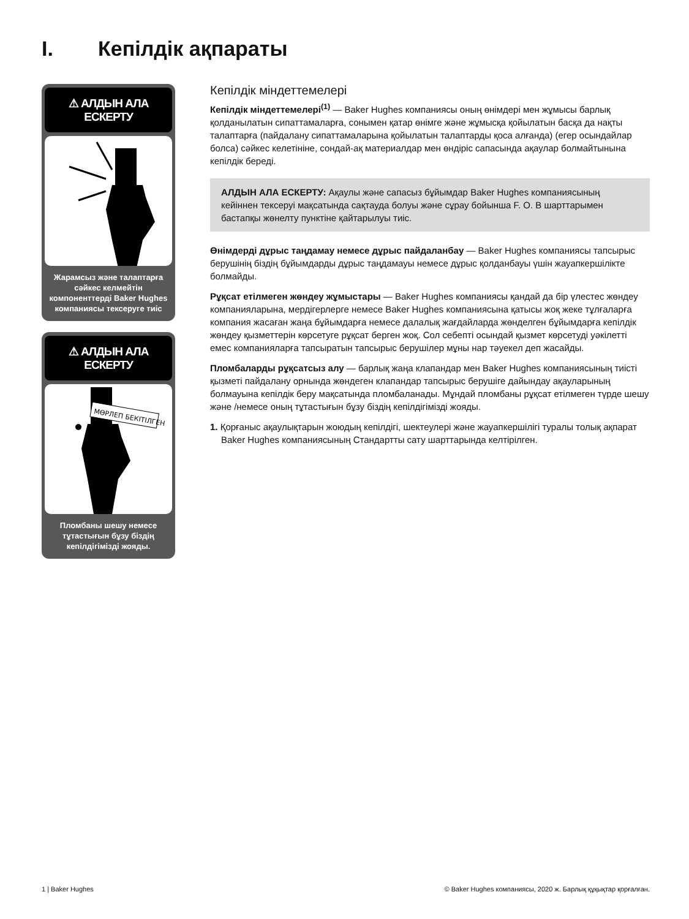I. Кепілдік ақпараты
⚠ АЛДЫН АЛА ЕСКЕРТУ
Жарамсыз және талаптарға сәйкес келмейтін компоненттерді Baker Hughes компаниясы тексеруге тиіс
⚠ АЛДЫН АЛА ЕСКЕРТУ
МӨРЛЕП БЕКІТІЛГЕН
Пломбаны шешу немесе тұтастығын бұзу біздің кепілдігімізді жояды.
Кепілдік міндеттемелері
Кепілдік міндеттемелері<sup>(1)</sup> — Baker Hughes компаниясы оның өнімдері мен жұмысы барлық қолданылатын сипаттамаларға, сонымен қатар өнімге және жұмысқа қойылатын басқа да нақты талаптарға (пайдалану сипаттамаларына қойылатын талаптарды қоса алғанда) (егер осындайлар болса) сәйкес келетініне, сондай-ақ материалдар мен өндіріс сапасында ақаулар болмайтынына кепілдік береді.
АЛДЫН АЛА ЕСКЕРТУ: Ақаулы және сапасыз бұйымдар Baker Hughes компаниясының кейіннен тексеруі мақсатында сақтауда болуы және сұрау бойынша F. O. B шарттарымен бастапқы жөнелту пунктіне қайтарылуы тиіс.
Өнімдерді дұрыс таңдамау немесе дұрыс пайдаланбау — Baker Hughes компаниясы тапсырыс берушінің біздің бұйымдарды дұрыс таңдамауы немесе дұрыс қолданбауы үшін жауапкершілікте болмайды.
Рұқсат етілмеген жөндеу жұмыстары — Baker Hughes компаниясы қандай да бір үлестес жөндеу компанияларына, мердігерлерге немесе Baker Hughes компаниясына қатысы жоқ жеке тұлғаларға компания жасаған жаңа бұйымдарға немесе далалық жағдайларда жөнделген бұйымдарға кепілдік жөндеу қызметтерін көрсетуге рұқсат берген жоқ. Сол себепті осындай қызмет көрсетуді уәкілетті емес компанияларға тапсыратын тапсырыс берушілер мұны нар тәуекел деп жасайды.
Пломбаларды рұқсатсыз алу — барлық жаңа клапандар мен Baker Hughes компаниясының тиісті қызметі пайдалану орнында жөндеген клапандар тапсырыс берушіге дайындау ақауларының болмауына кепілдік беру мақсатында пломбаланады. Мұндай пломбаны рұқсат етілмеген түрде шешу және /немесе оның тұтастығын бұзу біздің кепілдігімізді жояды.
1. Қорғаныс ақаулықтарын жоюдың кепілдігі, шектеулері және жауапкершілігі туралы толық ақпарат Baker Hughes компаниясының Стандартты сату шарттарында келтірілген.
1 | Baker Hughes © Baker Hughes компаниясы, 2020 ж. Барлық құқықтар қорғалған.